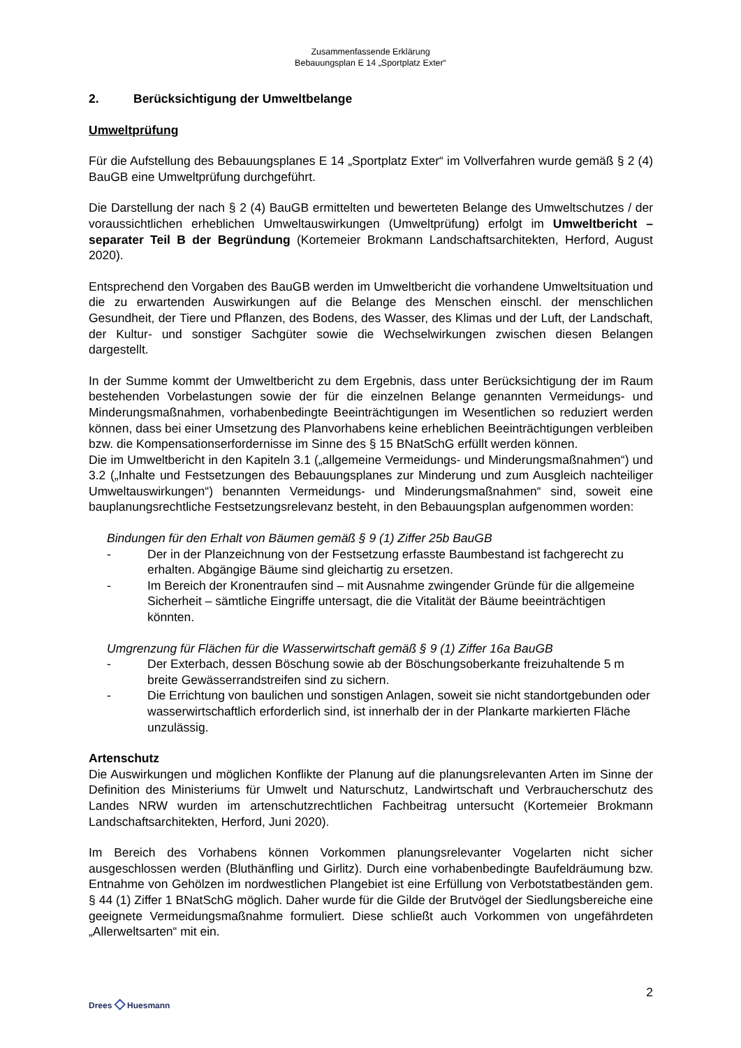Zusammenfassende Erklärung
Bebauungsplan E 14 „Sportplatz Exter“
2. Berücksichtigung der Umweltbelange
Umweltprüfung
Für die Aufstellung des Bebauungsplanes E 14 „Sportplatz Exter“ im Vollverfahren wurde gemäß § 2 (4) BauGB eine Umweltprüfung durchgeführt.
Die Darstellung der nach § 2 (4) BauGB ermittelten und bewerteten Belange des Umweltschutzes / der voraussichtlichen erheblichen Umweltauswirkungen (Umweltprüfung) erfolgt im Umweltbericht – separater Teil B der Begründung (Kortemeier Brokmann Landschaftsarchitekten, Herford, August 2020).
Entsprechend den Vorgaben des BauGB werden im Umweltbericht die vorhandene Umweltsituation und die zu erwartenden Auswirkungen auf die Belange des Menschen einschl. der menschlichen Gesundheit, der Tiere und Pflanzen, des Bodens, des Wasser, des Klimas und der Luft, der Landschaft, der Kultur- und sonstiger Sachgüter sowie die Wechselwirkungen zwischen diesen Belangen dargestellt.
In der Summe kommt der Umweltbericht zu dem Ergebnis, dass unter Berücksichtigung der im Raum bestehenden Vorbelastungen sowie der für die einzelnen Belange genannten Vermeidungs- und Minderungsmaßnahmen, vorhabenbedingte Beeinträchtigungen im Wesentlichen so reduziert werden können, dass bei einer Umsetzung des Planvorhabens keine erheblichen Beeinträchtigungen verbleiben bzw. die Kompensationserfordernisse im Sinne des § 15 BNatSchG erfüllt werden können.
Die im Umweltbericht in den Kapiteln 3.1 („allgemeine Vermeidungs- und Minderungsmaßnahmen“) und 3.2 („Inhalte und Festsetzungen des Bebauungsplanes zur Minderung und zum Ausgleich nachteiliger Umweltauswirkungen“) benannten Vermeidungs- und Minderungsmaßnahmen“ sind, soweit eine bauplanungsrechtliche Festsetzungsrelevanz besteht, in den Bebauungsplan aufgenommen worden:
Bindungen für den Erhalt von Bäumen gemäß § 9 (1) Ziffer 25b BauGB
- Der in der Planzeichnung von der Festsetzung erfasste Baumbestand ist fachgerecht zu erhalten. Abgängige Bäume sind gleichartig zu ersetzen.
- Im Bereich der Kronentraufen sind – mit Ausnahme zwingender Gründe für die allgemeine Sicherheit – sämtliche Eingriffe untersagt, die die Vitalität der Bäume beeinträchtigen könnten.
Umgrenzung für Flächen für die Wasserwirtschaft gemäß § 9 (1) Ziffer 16a BauGB
- Der Exterbach, dessen Böschung sowie ab der Böschungsoberkante freizuhaltende 5 m breite Gewässerrandstreifen sind zu sichern.
- Die Errichtung von baulichen und sonstigen Anlagen, soweit sie nicht standortgebunden oder wasserwirtschaftlich erforderlich sind, ist innerhalb der in der Plankarte markierten Fläche unzulässig.
Artenschutz
Die Auswirkungen und möglichen Konflikte der Planung auf die planungsrelevanten Arten im Sinne der Definition des Ministeriums für Umwelt und Naturschutz, Landwirtschaft und Verbraucherschutz des Landes NRW wurden im artenschutzrechtlichen Fachbeitrag untersucht (Kortemeier Brokmann Landschaftsarchitekten, Herford, Juni 2020).
Im Bereich des Vorhabens können Vorkommen planungsrelevanter Vogelarten nicht sicher ausgeschlossen werden (Bluthänfling und Girlitz). Durch eine vorhabenbedingte Baufeldräumung bzw. Entnahme von Gehölzen im nordwestlichen Plangebiet ist eine Erfüllung von Verbotstatbeständen gem. § 44 (1) Ziffer 1 BNatSchG möglich. Daher wurde für die Gilde der Brutvögel der Siedlungsbereiche eine geeignete Vermeidungsmaßnahme formuliert. Diese schließt auch Vorkommen von ungefährdeten „Allerweltsarten“ mit ein.
Drees ◇ Huesmann
2